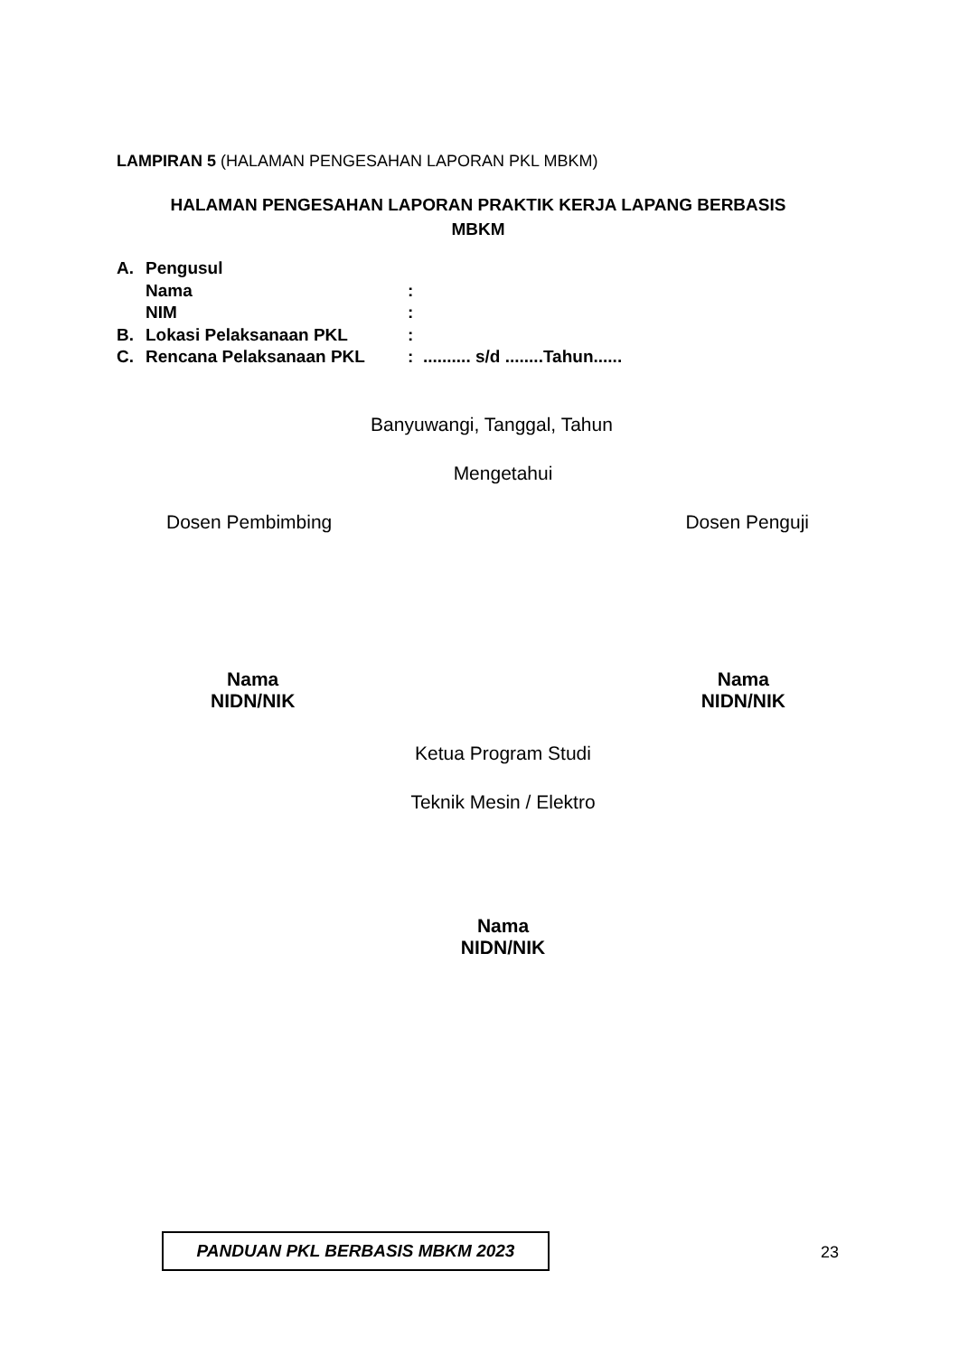LAMPIRAN 5 (HALAMAN PENGESAHAN LAPORAN PKL MBKM)
HALAMAN PENGESAHAN LAPORAN PRAKTIK KERJA LAPANG BERBASIS
MBKM
| A. | Pengusul | |
| | Nama | : |
| | NIM | : |
| B. | Lokasi Pelaksanaan PKL | : |
| C. | Rencana Pelaksanaan PKL | : .......... s/d ........Tahun...... |
Banyuwangi, Tanggal, Tahun
Mengetahui
Dosen Pembimbing Dosen Penguji
Nama
NIDN/NIK Nama
NIDN/NIK
Ketua Program Studi
Teknik Mesin / Elektro
Nama
NIDN/NIK
PANDUAN PKL BERBASIS MBKM 2023
23